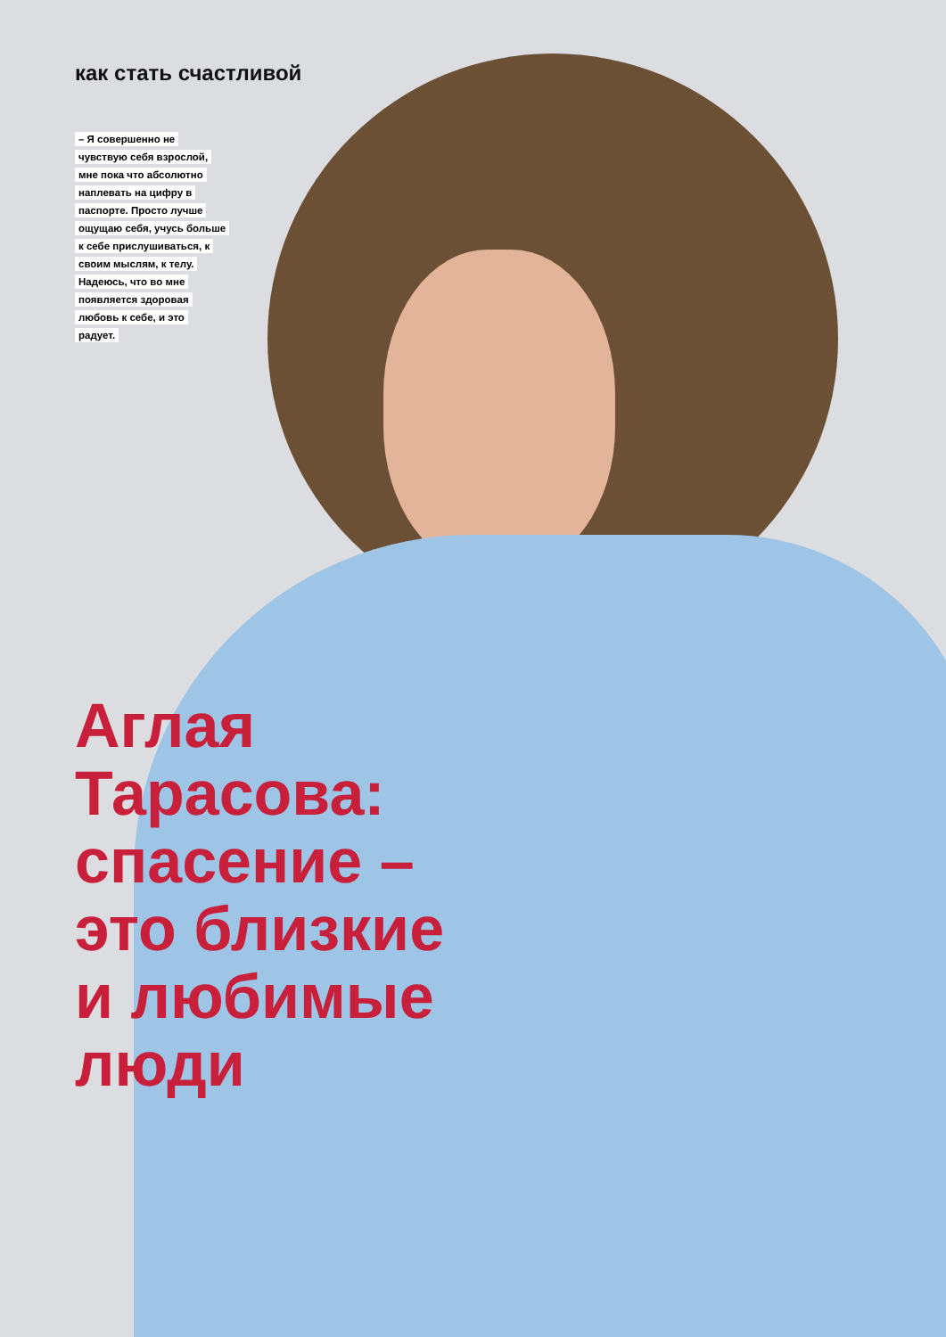как стать счастливой
– Я совершенно не чувствую себя взрослой, мне пока что абсолютно наплевать на цифру в паспорте. Просто лучше ощущаю себя, учусь больше к себе прислушиваться, к своим мыслям, к телу. Надеюсь, что во мне появляется здоровая любовь к себе, и это радует.
Аглая
Тарасова:
спасение –
это близкие
и любимые
люди